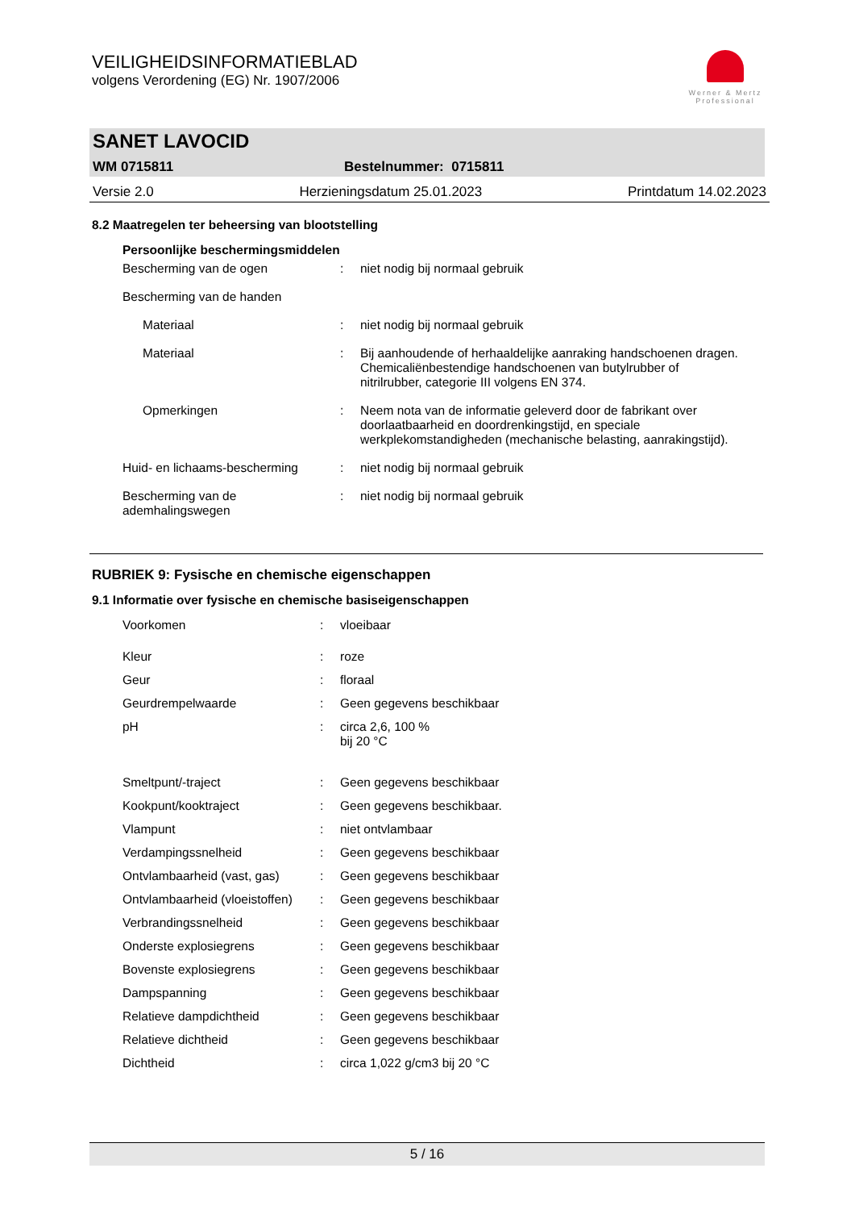VEILIGHEIDSINFORMATIEBLAD
volgens Verordening (EG) Nr. 1907/2006
Werner & Mertz
Professional
SANET LAVOCID
WM 0715811 Bestelnummer: 0715811
Versie 2.0 Herzieningsdatum 25.01.2023 Printdatum 14.02.2023
8.2 Maatregelen ter beheersing van blootstelling
| Persoonlijke beschermingsmiddelen | | |
| Bescherming van de ogen | : | niet nodig bij normaal gebruik |
| Bescherming van de handen | | |
| Materiaal | : | niet nodig bij normaal gebruik |
| Materiaal | : | Bij aanhoudende of herhaaldelijke aanraking handschoenen dragen. Chemicaliënbestendige handschoenen van butylrubber of nitrilrubber, categorie III volgens EN 374. |
| Opmerkingen | : | Neem nota van de informatie geleverd door de fabrikant over doorlaatbaarheid en doordrenkingstijd, en speciale werkplekomstandigheden (mechanische belasting, aanrakingstijd). |
| Huid- en lichaams-bescherming | : | niet nodig bij normaal gebruik |
| Bescherming van de ademhalingswegen | : | niet nodig bij normaal gebruik |
RUBRIEK 9: Fysische en chemische eigenschappen
9.1 Informatie over fysische en chemische basiseigenschappen
| Voorkomen | : | vloeibaar |
| Kleur | : | roze |
| Geur | : | floraal |
| Geurdrempelwaarde | : | Geen gegevens beschikbaar |
| pH | : | circa 2,6, 100 % bij 20 °C |
| Smeltpunt/-traject | : | Geen gegevens beschikbaar |
| Kookpunt/kooktraject | : | Geen gegevens beschikbaar. |
| Vlampunt | : | niet ontvlambaar |
| Verdampingssnelheid | : | Geen gegevens beschikbaar |
| Ontvlambaarheid (vast, gas) | : | Geen gegevens beschikbaar |
| Ontvlambaarheid (vloeistoffen) | : | Geen gegevens beschikbaar |
| Verbrandingssnelheid | : | Geen gegevens beschikbaar |
| Onderste explosiegrens | : | Geen gegevens beschikbaar |
| Bovenste explosiegrens | : | Geen gegevens beschikbaar |
| Dampspanning | : | Geen gegevens beschikbaar |
| Relatieve dampdichtheid | : | Geen gegevens beschikbaar |
| Relatieve dichtheid | : | Geen gegevens beschikbaar |
| Dichtheid | : | circa 1,022 g/cm3 bij 20 °C |
5 / 16